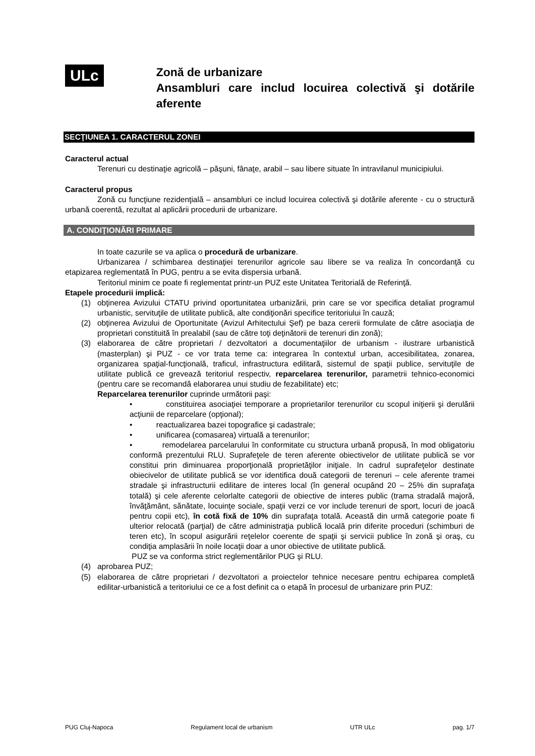ULc
Zonă de urbanizare
Ansambluri care includ locuirea colectivă şi dotările aferente
SECŢIUNEA 1. CARACTERUL ZONEI
Caracterul actual
Terenuri cu destinaţie agricolă – păşuni, fânaţe, arabil – sau libere situate în intravilanul municipiului.
Caracterul propus
Zonă cu funcţiune rezidenţială – ansambluri ce includ locuirea colectivă şi dotările aferente - cu o structură urbană coerentă, rezultat al aplicării procedurii de urbanizare.
A. CONDIŢIONĂRI PRIMARE
In toate cazurile se va aplica o procedură de urbanizare.
Urbanizarea / schimbarea destinaţiei terenurilor agricole sau libere se va realiza în concordanţă cu etapizarea reglementată în PUG, pentru a se evita dispersia urbană.
Teritoriul minim ce poate fi reglementat printr-un PUZ este Unitatea Teritorială de Referinţă.
Etapele procedurii implică:
(1) obţinerea Avizului CTATU privind oportunitatea urbanizării, prin care se vor specifica detaliat programul urbanistic, servituţile de utilitate publică, alte condiţionări specifice teritoriului în cauză;
(2) obţinerea Avizului de Oportunitate (Avizul Arhitectului Şef) pe baza cererii formulate de către asociaţia de proprietari constituită în prealabil (sau de către toţi deţinătorii de terenuri din zonă);
(3) elaborarea de către proprietari / dezvoltatori a documentaţiilor de urbanism - ilustrare urbanistică (masterplan) şi PUZ - ce vor trata teme ca: integrarea în contextul urban, accesibilitatea, zonarea, organizarea spaţial-funcţională, traficul, infrastructura edilitară, sistemul de spaţii publice, servituţile de utilitate publică ce grevează teritoriul respectiv, reparcelarea terenurilor, parametrii tehnico-economici (pentru care se recomandă elaborarea unui studiu de fezabilitate) etc;
Reparcelarea terenurilor cuprinde următorii paşi:
• constituirea asociaţiei temporare a proprietarilor terenurilor cu scopul iniţierii şi derulării acţiunii de reparcelare (opţional);
• reactualizarea bazei topografice şi cadastrale;
• unificarea (comasarea) virtuală a terenurilor;
• remodelarea parcelarului în conformitate cu structura urbană propusă, în mod obligatoriu conformă prezentului RLU. Suprafeţele de teren aferente obiectivelor de utilitate publică se vor constitui prin diminuarea proporţională proprietăţilor iniţiale. In cadrul suprafeţelor destinate obiecivelor de utilitate publică se vor identifica două categorii de terenuri – cele aferente tramei stradale şi infrastructurii edilitare de interes local (în general ocupând 20 – 25% din suprafaţa totală) şi cele aferente celorlalte categorii de obiective de interes public (trama stradală majoră, învăţământ, sănătate, locuinţe sociale, spaţii verzi ce vor include terenuri de sport, locuri de joacă pentru copii etc), în cotă fixă de 10% din suprafaţa totală. Această din urmă categorie poate fi ulterior relocată (parţial) de către administraţia publică locală prin diferite proceduri (schimburi de teren etc), în scopul asigurării reţelelor coerente de spaţii şi servicii publice în zonă şi oraş, cu condiţia amplasării în noile locaţii doar a unor obiective de utilitate publică.
PUZ se va conforma strict reglementărilor PUG şi RLU.
(4) aprobarea PUZ;
(5) elaborarea de către proprietari / dezvoltatori a proiectelor tehnice necesare pentru echiparea completă edilitar-urbanistică a teritoriului ce ce a fost definit ca o etapă în procesul de urbanizare prin PUZ:
PUG Cluj-Napoca Regulament local de urbanism UTR ULc pag. 1/7